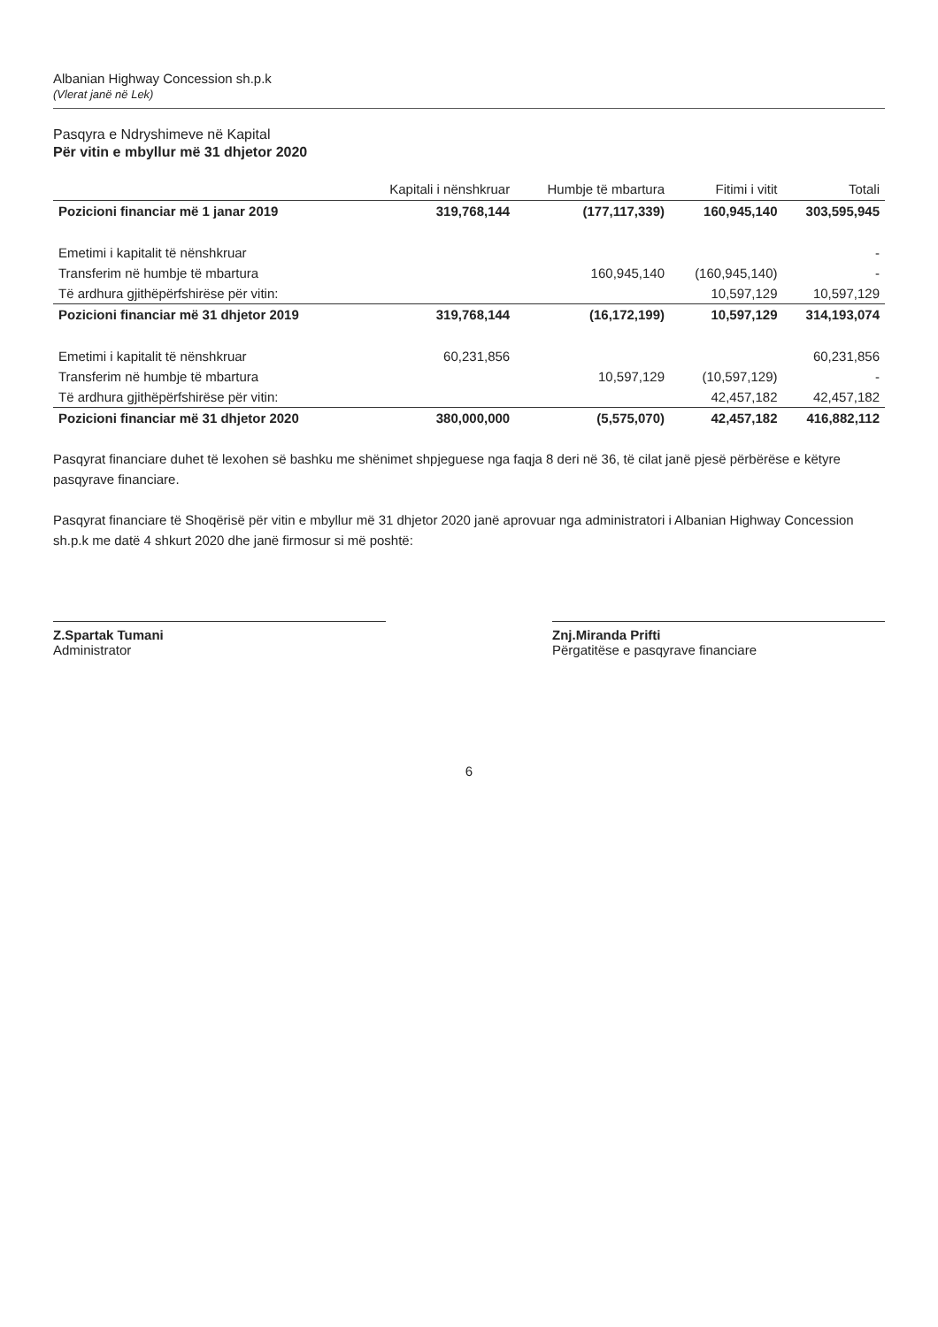Albanian Highway Concession sh.p.k
(Vlerat janë në Lek)
Pasqyra e Ndryshimeve në Kapital
Për vitin e mbyllur më 31 dhjetor 2020
| | Kapitali i nënshkruar | Humbje të mbartura | Fitimi i vitit | Totali |
| --- | --- | --- | --- | --- |
| Pozicioni financiar më 1 janar 2019 | 319,768,144 | (177,117,339) | 160,945,140 | 303,595,945 |
| Emetimi i kapitalit të nënshkruar | | | | - |
| Transferim në humbje të mbartura | | 160,945,140 | (160,945,140) | - |
| Të ardhura gjithëpërfshirëse për vitin: | | | 10,597,129 | 10,597,129 |
| Pozicioni financiar më 31 dhjetor 2019 | 319,768,144 | (16,172,199) | 10,597,129 | 314,193,074 |
| Emetimi i kapitalit të nënshkruar | 60,231,856 | | | 60,231,856 |
| Transferim në humbje të mbartura | | 10,597,129 | (10,597,129) | - |
| Të ardhura gjithëpërfshirëse për vitin: | | | 42,457,182 | 42,457,182 |
| Pozicioni financiar më 31 dhjetor 2020 | 380,000,000 | (5,575,070) | 42,457,182 | 416,882,112 |
Pasqyrat financiare duhet të lexohen së bashku me shënimet shpjeguese nga faqja 8 deri në 36, të cilat janë pjesë përbërëse e këtyre pasqyrave financiare.
Pasqyrat financiare të Shoqërisë për vitin e mbyllur më 31 dhjetor 2020 janë aprovuar nga administratori i Albanian Highway Concession sh.p.k me datë 4 shkurt 2020 dhe janë firmosur si më poshtë:
Z.Spartak Tumani
Administrator
Znj.Miranda Prifti
Përgatitëse e pasqyrave financiare
6